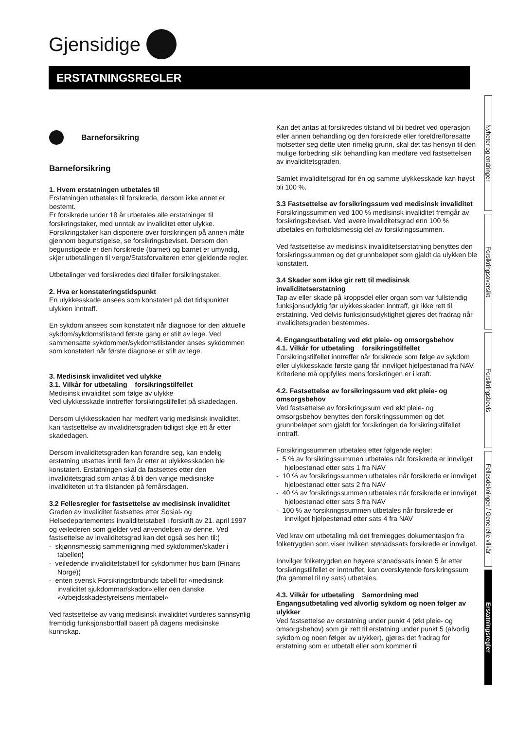Gjensidige
ERSTATNINGSREGLER
Barneforsikring
Barneforsikring
1. Hvem erstatningen utbetales til
Erstatningen utbetales til forsikrede, dersom ikke annet er bestemt.
Er forsikrede under 18 år utbetales alle erstatninger til forsikringstaker, med unntak av invaliditet etter ulykke. Forsikringstaker kan disponere over forsikringen på annen måte gjennom begunstigelse, se forsikringsbeviset. Dersom den begunstigede er den forsikrede (barnet) og barnet er umyndig, skjer utbetalingen til verge/Statsforvalteren etter gjeldende regler.
Utbetalinger ved forsikredes død tilfaller forsikringstaker.
2. Hva er konstateringstidspunkt
En ulykkesskade ansees som konstatert på det tidspunktet ulykken inntraff.
En sykdom ansees som konstatert når diagnose for den aktuelle sykdom/sykdomstilstand første gang er stilt av lege. Ved sammensatte sykdommer/sykdomstilstander anses sykdommen som konstatert når første diagnose er stilt av lege.
3. Medisinsk invaliditet ved ulykke
3.1. Vilkår for utbetaling forsikringstilfellet
Medisinsk invaliditet som følge av ulykke
Ved ulykkesskade inntreffer forsikringstilfellet på skadedagen.
Dersom ulykkesskaden har medført varig medisinsk invaliditet, kan fastsettelse av invaliditetsgraden tidligst skje ett år etter skadedagen.
Dersom invaliditetsgraden kan forandre seg, kan endelig erstatning utsettes inntil fem år etter at ulykkesskaden ble konstatert. Erstatningen skal da fastsettes etter den invaliditetsgrad som antas å bli den varige medisinske invaliditeten ut fra tilstanden på femårsdagen.
3.2 Fellesregler for fastsettelse av medisinsk invaliditet
Graden av invaliditet fastsettes etter Sosial- og Helsedepartementets invaliditetstabell i forskrift av 21. april 1997 og veilederen som gjelder ved anvendelsen av denne. Ved fastsettelse av invaliditetsgrad kan det også ses hen til:¦
- skjønnsmessig sammenligning med sykdommer/skader i tabellen¦
- veiledende invaliditetstabell for sykdommer hos barn (Finans Norge)¦
- enten svensk Forsikringsforbunds tabell for «medisinsk invaliditet sjukdommar/skador»¦eller den danske «Arbejdsskadestyrelsens mentabel»
Ved fastsettelse av varig medisinsk invaliditet vurderes sannsynlig fremtidig funksjonsbortfall basert på dagens medisinske kunnskap.
Kan det antas at forsikredes tilstand vil bli bedret ved operasjon eller annen behandling og den forsikrede eller foreldre/foresatte motsetter seg dette uten rimelig grunn, skal det tas hensyn til den mulige forbedring slik behandling kan medføre ved fastsettelsen av invaliditetsgraden.
Samlet invaliditetsgrad for én og samme ulykkesskade kan høyst bli 100 %.
3.3 Fastsettelse av forsikringssum ved medisinsk invaliditet
Forsikringssummen ved 100 % medisinsk invaliditet fremgår av forsikringsbeviset. Ved lavere invaliditetsgrad enn 100 % utbetales en forholdsmessig del av forsikringssummen.
Ved fastsettelse av medisinsk invaliditetserstatning benyttes den forsikringssummen og det grunnbeløpet som gjaldt da ulykken ble konstatert.
3.4 Skader som ikke gir rett til medisinsk invaliditetserstatning
Tap av eller skade på kroppsdel eller organ som var fullstendig funksjonsudyktig før ulykkesskaden inntraff, gir ikke rett til erstatning. Ved delvis funksjonsudyktighet gjøres det fradrag når invaliditetsgraden bestemmes.
4. Engangsutbetaling ved økt pleie- og omsorgsbehov
4.1. Vilkår for utbetaling forsikringstilfellet
Forsikringstilfellet inntreffer når forsikrede som følge av sykdom eller ulykkesskade første gang får innvilget hjelpestønad fra NAV.
Kriteriene må oppfylles mens forsikringen er i kraft.
4.2. Fastsettelse av forsikringssum ved økt pleie- og omsorgsbehov
Ved fastsettelse av forsikringssum ved økt pleie- og omsorgsbehov benyttes den forsikringssummen og det grunnbeløpet som gjaldt for forsikringen da forsikringstilfellet inntraff.
Forsikringssummen utbetales etter følgende regler:
- 5 % av forsikringssummen utbetales når forsikrede er innvilget hjelpestønad etter sats 1 fra NAV
- 10 % av forsikringssummen utbetales når forsikrede er innvilget hjelpestønad etter sats 2 fra NAV
- 40 % av forsikringssummen utbetales når forsikrede er innvilget hjelpestønad etter sats 3 fra NAV
- 100 % av forsikringssummen utbetales når forsikrede er innvilget hjelpestønad etter sats 4 fra NAV
Ved krav om utbetaling må det fremlegges dokumentasjon fra folketrygden som viser hvilken stønadssats forsikrede er innvilget.
Innvilger folketrygden en høyere stønadssats innen 5 år etter forsikringstilfellet er inntruffet, kan overskytende forsikringssum (fra gammel til ny sats) utbetales.
4.3. Vilkår for utbetaling Samordning med Engangsutbetaling ved alvorlig sykdom og noen følger av ulykker
Ved fastsettelse av erstatning under punkt 4 (økt pleie- og omsorgsbehov) som gir rett til erstatning under punkt 5 (alvorlig sykdom og noen følger av ulykker), gjøres det fradrag for erstatning som er utbetalt eller som kommer til
Nyheter og endringer
Forsikringsoversikt
Forsikringsbevis
Fellesdekninger / Generelle vilkår
Erstatningsregler